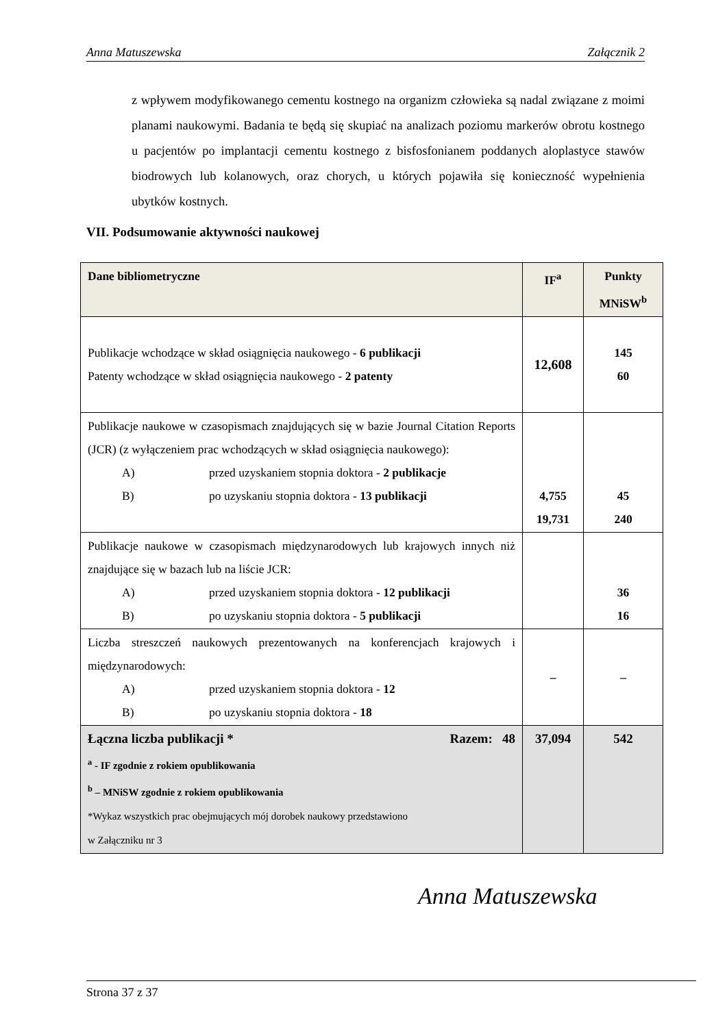Anna Matuszewska Załącznik 2
z wpływem modyfikowanego cementu kostnego na organizm człowieka są nadal związane z moimi planami naukowymi. Badania te będą się skupiać na analizach poziomu markerów obrotu kostnego u pacjentów po implantacji cementu kostnego z bisfosfonianem poddanych aloplastyce stawów biodrowych lub kolanowych, oraz chorych, u których pojawiła się konieczność wypełnienia ubytków kostnych.
VII. Podsumowanie aktywności naukowej
| Dane bibliometryczne | IF<sup>a</sup> | Punkty MNiSW<sup>b</sup> |
| --- | --- | --- |
| Publikacje wchodzące w skład osiągnięcia naukowego - 6 publikacji Patenty wchodzące w skład osiągnięcia naukowego - 2 patenty | 12,608 | 145 60 |
| Publikacje naukowe w czasopismach znajdujących się w bazie Journal Citation Reports (JCR) (z wyłączeniem prac wchodzących w skład osiągnięcia naukowego): A) przed uzyskaniem stopnia doktora - 2 publikacje B) po uzyskaniu stopnia doktora - 13 publikacji | 4,755 19,731 | 45 240 |
| Publikacje naukowe w czasopismach międzynarodowych lub krajowych innych niż znajdujące się w bazach lub na liście JCR: A) przed uzyskaniem stopnia doktora - 12 publikacji B) po uzyskaniu stopnia doktora - 5 publikacji | | 36 16 |
| Liczba streszczeń naukowych prezentowanych na konferencjach krajowych i międzynarodowych: A) przed uzyskaniem stopnia doktora - 12 B) po uzyskaniu stopnia doktora - 18 | – | – |
| Łączna liczba publikacji * Razem: 48 <sup>a</sup> - IF zgodnie z rokiem opublikowania <sup>b</sup> – MNiSW zgodnie z rokiem opublikowania *Wykaz wszystkich prac obejmujących mój dorobek naukowy przedstawiono w Załączniku nr 3 | 37,094 | 542 |
Anna Matuszewska
Strona 37 z 37